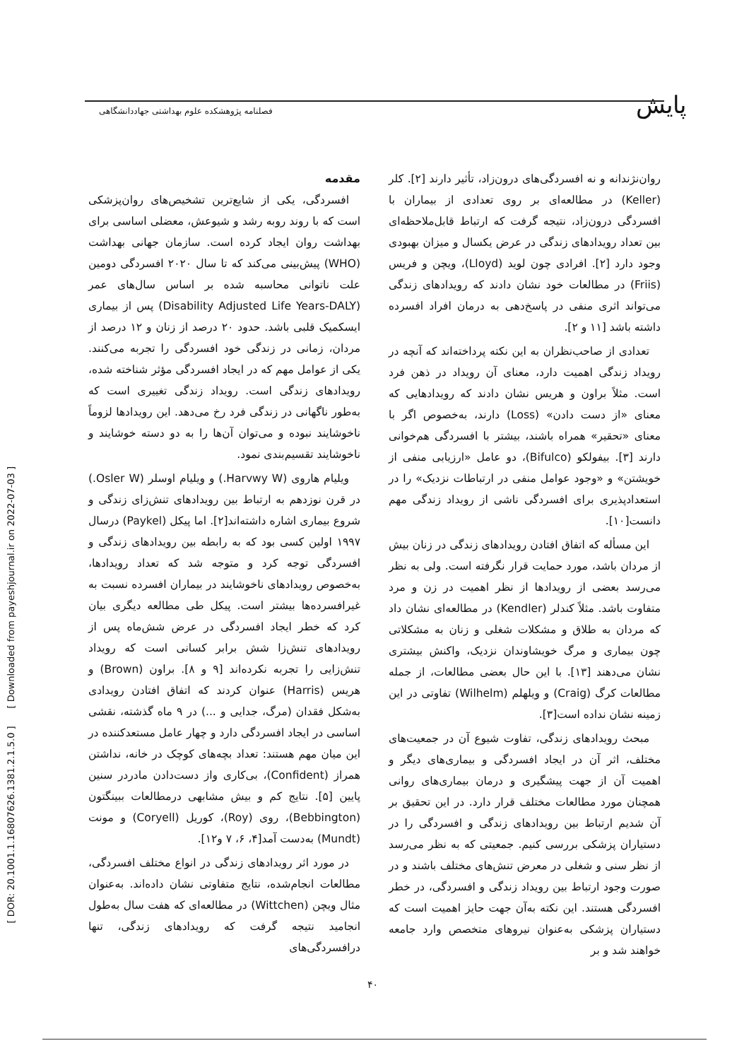پایش
فصلنامه پژوهشکده علوم بهداشتی جهاددانشگاهی
[ DOR: 20.1001.1.16807626.1381.2.1.5.0 ] [ Downloaded from payeshjournal.ir on 2022-07-03 ]
مقدمه
افسردگی، یکی از شایع‌ترین تشخیص‌های روان‌پزشکی است که با روند روبه رشد و شیوعش، معضلی اساسی برای بهداشت روان ایجاد کرده است. سازمان جهانی بهداشت (WHO) پیش‌بینی می‌کند که تا سال ۲۰۲۰ افسردگی دومین علت ناتوانی محاسبه شده بر اساس سال‌های عمر (Disability Adjusted Life Years-DALY) پس از بیماری ایسکمیک قلبی باشد. حدود ۲۰ درصد از زنان و ۱۲ درصد از مردان، زمانی در زندگی خود افسردگی را تجربه می‌کنند. یکی از عوامل مهم که در ایجاد افسردگی مؤثر شناخته شده، رویدادهای زندگی است. رویداد زندگی تغییری است که به‌طور ناگهانی در زندگی فرد رخ می‌دهد. این رویدادها لزوماً ناخوشایند نبوده و می‌توان آن‌ها را به دو دسته خوشایند و ناخوشایند تقسیم‌بندی نمود.
ویلیام هاروی (Harvwy W.) و ویلیام اوسلر (Osler W.) در قرن نوزدهم به ارتباط بین رویدادهای تنش‌زای زندگی و شروع بیماری اشاره داشته‌اند[۲]. اما پیکل (Paykel) درسال ۱۹۹۷ اولین کسی بود که به رابطه بین رویدادهای زندگی و افسردگی توجه کرد و متوجه شد که تعداد رویدادها، به‌خصوص رویدادهای ناخوشایند در بیماران افسرده نسبت به غیرافسرده‌ها بیشتر است. پیکل طی مطالعه دیگری بیان کرد که خطر ایجاد افسردگی در عرض شش‌ماه پس از رویدادهای تنش‌زا شش برابر کسانی است که رویداد تنش‌زایی را تجربه نکرده‌اند [۹ و ۸]. براون (Brown) و هریس (Harris) عنوان کردند که اتفاق افتادن رویدادی به‌شکل فقدان (مرگ، جدایی و ...) در ۹ ماه گذشته، نقشی اساسی در ایجاد افسردگی دارد و چهار عامل مستعدکننده در این میان مهم هستند: تعداد بچه‌های کوچک در خانه، نداشتن همراز (Confident)، بی‌کاری واز دست‌دادن مادردر سنین پایین [۵]. نتایج کم و بیش مشابهی درمطالعات ببینگتون (Bebbington)، روی (Roy)، کوریل (Coryell) و مونت (Mundt) به‌دست آمد[۴، ۶، ۷ و۱۲].
در مورد اثر رویدادهای زندگی در انواع مختلف افسردگی، مطالعات انجام‌شده، نتایج متفاوتی نشان داده‌اند. به‌عنوان مثال ویچن (Wittchen) در مطالعه‌ای که هفت سال به‌طول انجامید نتیجه گرفت که رویدادهای زندگی، تنها درافسردگی‌های
روان‌نژندانه و نه افسردگی‌های درون‌زاد، تأثیر دارند [۲]. کلر (Keller) در مطالعه‌ای بر روی تعدادی از بیماران با افسردگی درون‌زاد، نتیجه گرفت که ارتباط قابل‌ملاحظه‌ای بین تعداد رویدادهای زندگی در عرض یکسال و میزان بهبودی وجود دارد [۲]. افرادی چون لوید (Lloyd)، ویچن و فریس (Friis) در مطالعات خود نشان دادند که رویدادهای زندگی می‌تواند اثری منفی در پاسخ‌دهی به درمان افراد افسرده داشته باشد [۱۱ و ۲].
تعدادی از صاحب‌نظران به این نکته پرداخته‌اند که آنچه در رویداد زندگی اهمیت دارد، معنای آن رویداد در ذهن فرد است. مثلاً براون و هریس نشان دادند که رویدادهایی که معنای «از دست دادن» (Loss) دارند، به‌خصوص اگر با معنای «تحقیر» همراه باشند، بیشتر با افسردگی هم‌خوانی دارند [۳]. بیفولکو (Bifulco)، دو عامل «ارزیابی منفی از خویشتن» و «وجود عوامل منفی در ارتباطات نزدیک» را در استعدادپذیری برای افسردگی ناشی از رویداد زندگی مهم دانست[۱۰].
این مسأله که اتفاق افتادن رویدادهای زندگی در زنان بیش از مردان باشد، مورد حمایت قرار نگرفته است. ولی به نظر می‌رسد بعضی از رویدادها از نظر اهمیت در زن و مرد متفاوت باشد. مثلاً کندلر (Kendler) در مطالعه‌ای نشان داد که مردان به طلاق و مشکلات شغلی و زنان به مشکلاتی چون بیماری و مرگ خویشاوندان نزدیک، واکنش بیشتری نشان می‌دهند [۱۳]. با این حال بعضی مطالعات، از جمله مطالعات کرگ (Craig) و ویلهلم (Wilhelm) تفاوتی در این زمینه نشان نداده است[۳].
مبحث رویدادهای زندگی، تفاوت شیوع آن در جمعیت‌های مختلف، اثر آن در ایجاد افسردگی و بیماری‌های دیگر و اهمیت آن از جهت پیشگیری و درمان بیماری‌های روانی همچنان مورد مطالعات مختلف قرار دارد. در این تحقیق بر آن شدیم ارتباط بین رویدادهای زندگی و افسردگی را در دستیاران پزشکی بررسی کنیم. جمعیتی که به نظر می‌رسد از نظر سنی و شغلی در معرض تنش‌های مختلف باشند و در صورت وجود ارتباط بین رویداد زندگی و افسردگی، در خطر افسردگی هستند. این نکته به‌آن جهت حایز اهمیت است که دستیاران پزشکی به‌عنوان نیروهای متخصص وارد جامعه خواهند شد و بر
۴۰